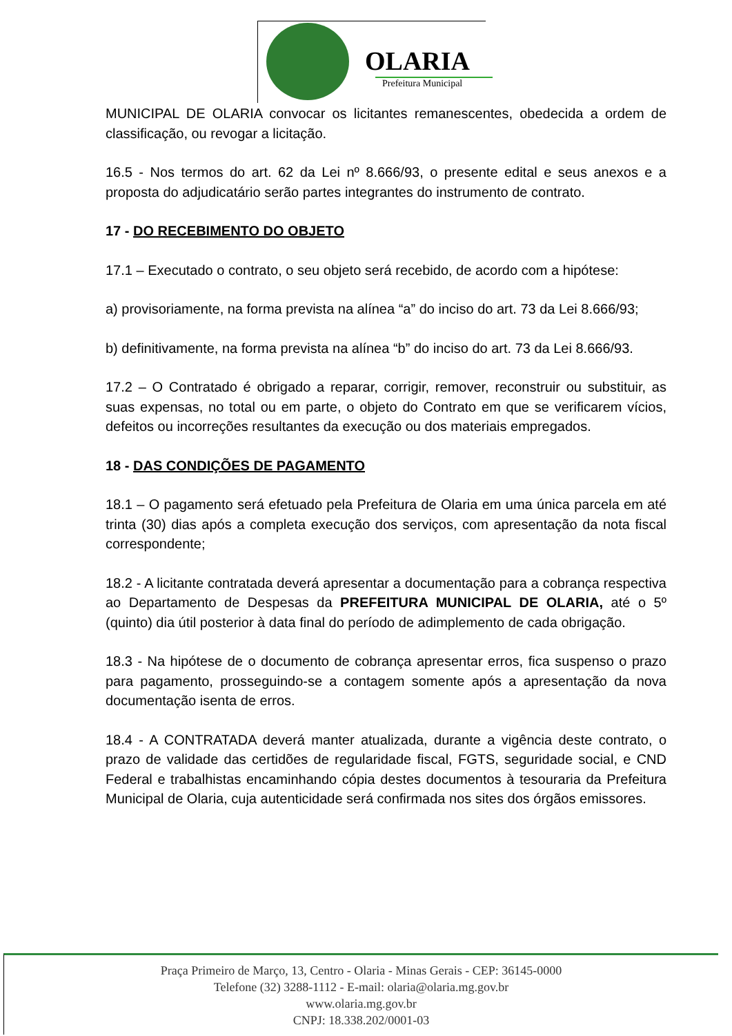OLARIA
Prefeitura Municipal
MUNICIPAL DE OLARIA convocar os licitantes remanescentes, obedecida a ordem de classificação, ou revogar a licitação.
16.5 - Nos termos do art. 62 da Lei nº 8.666/93, o presente edital e seus anexos e a proposta do adjudicatário serão partes integrantes do instrumento de contrato.
17 - DO RECEBIMENTO DO OBJETO
17.1 – Executado o contrato, o seu objeto será recebido, de acordo com a hipótese:
a) provisoriamente, na forma prevista na alínea “a” do inciso do art. 73 da Lei 8.666/93;
b) definitivamente, na forma prevista na alínea “b” do inciso do art. 73 da Lei 8.666/93.
17.2 – O Contratado é obrigado a reparar, corrigir, remover, reconstruir ou substituir, as suas expensas, no total ou em parte, o objeto do Contrato em que se verificarem vícios, defeitos ou incorreções resultantes da execução ou dos materiais empregados.
18 - DAS CONDIÇÕES DE PAGAMENTO
18.1 – O pagamento será efetuado pela Prefeitura de Olaria em uma única parcela em até trinta (30) dias após a completa execução dos serviços, com apresentação da nota fiscal correspondente;
18.2 - A licitante contratada deverá apresentar a documentação para a cobrança respectiva ao Departamento de Despesas da PREFEITURA MUNICIPAL DE OLARIA, até o 5º (quinto) dia útil posterior à data final do período de adimplemento de cada obrigação.
18.3 - Na hipótese de o documento de cobrança apresentar erros, fica suspenso o prazo para pagamento, prosseguindo-se a contagem somente após a apresentação da nova documentação isenta de erros.
18.4 - A CONTRATADA deverá manter atualizada, durante a vigência deste contrato, o prazo de validade das certidões de regularidade fiscal, FGTS, seguridade social, e CND Federal e trabalhistas encaminhando cópia destes documentos à tesouraria da Prefeitura Municipal de Olaria, cuja autenticidade será confirmada nos sites dos órgãos emissores.
Praça Primeiro de Março, 13, Centro - Olaria - Minas Gerais - CEP: 36145-0000
Telefone (32) 3288-1112 - E-mail: olaria@olaria.mg.gov.br
www.olaria.mg.gov.br
CNPJ: 18.338.202/0001-03